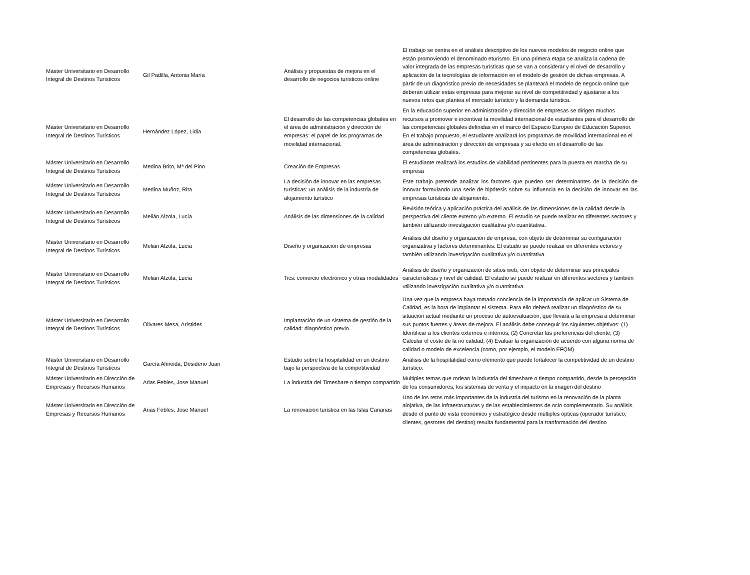| Máster Universitario en Desarrollo Integral de Destinos Turísticos | Gil Padilla, Antonia María | Análisis y propuestas de mejora en el desarrollo de negocios turísticos online | El trabajo se centra en el análisis descriptivo de los nuevos modelos de negocio online que están promoviendo el denominado eturismo. En una primera etapa se analiza la cadena de valor integrada de las empresas turísticas que se van a considerar y el nivel de desarrollo y aplicación de la tecnologías de información en el modelo de gestión de dichas empresas. A pàrtir de un diagnóstico previo de necesidades se planteará el modelo de negocio online que deberán utilizar estas empresas para mejorar su nivel de competitividad y ajustarse a los nuevos retos que plantea el mercado turístico y la demanda turística. |
| Máster Universitario en Desarrollo Integral de Destinos Turísticos | Hernández López, Lidia | El desarrollo de las competencias globales en el área de administración y dirección de empresas: el papel de los programas de movilidad internacional. | En la educación superior en administración y dirección de empresas se dirigen muchos recursos a promover e incentivar la movilidad internacional de estudiantes para el desarrollo de las competencias globales definidas en el marco del Espacio Europeo de Educación Superior. En el trabajo propuesto, el estudiante analizará los programas de movilidad internacional en el área de administración y dirección de empresas y su efecto en el desarrollo de las competencias globales. |
| Máster Universitario en Desarrollo Integral de Destinos Turísticos | Medina Brito, Mª del Pino | Creación de Empresas | El estudiante realizará los estudios de viabilidad pertinentes para la puesta en marcha de su empresa |
| Máster Universitario en Desarrollo Integral de Destinos Turísticos | Medina Muñoz, Rita | La decisión de innovar en las empresas turísticas: un análisis de la industria de alojamiento turístico | Este trabajo pretende analizar los factores que pueden ser determinantes de la decisión de innovar formulando una serie de hipótesis sobre su influencia en la decisión de innovar en las empresas turísticas de alojamiento. |
| Máster Universitario en Desarrollo Integral de Destinos Turísticos | Melián Alzola, Lucía | Análisis de las dimensiones de la calidad | Revisión teórica y aplicación práctica del análisis de las dimensiones de la calidad desde la perspectiva del cliente externo y/o externo. El estudio se puede realizar en diferentes sectores y también utilizando investigación cualitativa y/o cuantitativa. |
| Máster Universitario en Desarrollo Integral de Destinos Turísticos | Melián Alzola, Lucía | Diseño y organización de empresas | Análisis del diseño y organización de empresa, con objeto de determinar su configuración organizativa y factores determinantes. El estudio se puede realizar en diferentes ectores y también utilizando investigación cualitativa y/o cuantitativa. |
| Máster Universitario en Desarrollo Integral de Destinos Turísticos | Melián Alzola, Lucía | Tics: comercio electrónico y otras modalidades | Análisis de diseño y organización de sitios web, con objeto de determinar sus principales características y nivel de calidad. El estudio se puede realizar en diferentes sectores y también utilizando investigación cualitativa y/o cuantitativa. |
| Máster Universitario en Desarrollo Integral de Destinos Turísticos | Olivares Mesa, Arístides | Implantación de un sistema de gestión de la calidad: diagnóstico previo. | Una vez que la empresa haya tomado conciencia de la importancia de aplicar un Sistema de Calidad, es la hora de implantar el sistema. Para ello deberá realizar un diagnóstico de su situación actual mediante un proceso de autoevaluación, que llevará a la empresa a determinar sus puntos fuertes y áreas de mejora. El análisis debe conseguir los siguientes objetivos: (1) Identificar a los clientes externos e internos; (2) Concretar las preferencias del cliente; (3) Calcular el coste de la no calidad; (4) Evaluar la organización de acuerdo con alguna norma de calidad o modelo de excelencia (como, por ejemplo, el modelo EFQM) |
| Máster Universitario en Desarrollo Integral de Destinos Turísticos | García Almeida, Desiderio Juan | Estudio sobre la hospitalidad en un destino bajo la perspectiva de la competitividad | Análisis de la hospitalidad como elemento que puede fortalecer la competitividad de un destino turístico. |
| Máster Universitario en Dirección de Empresas y Recursos Humanos | Arias Febles, Jose Manuel | La industria del Timeshare o tiempo compartido | Multiples temas que rodean la industria del timeshare o tiempo compartido, desde la percepción de los consumidores, los sistemas de venta y el impacto en la imagen del destino |
| Máster Universitario en Dirección de Empresas y Recursos Humanos | Arias Febles, Jose Manuel | La renovación turística en las Islas Canarias | Uno de los retos más importantes de la industria del turismo en la renovación de la planta alojativa, de las infraestructuras y de las establecimientos de ocio complementario. Su análisis desde el punto de vista económico y estratégico desde múltiples ópticas (operador turístico, clientes, gestores del destino) resulta fundamental para la tranformación del destino |